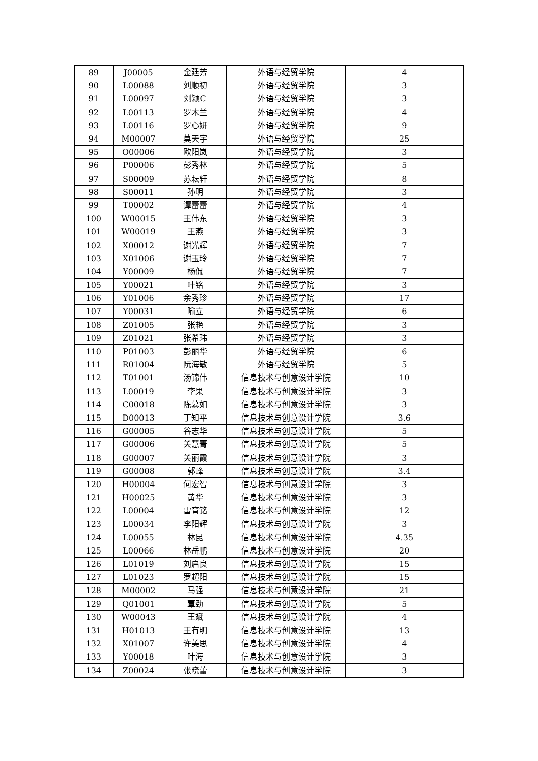| 89 | J00005 | 金廷芳 | 外语与经贸学院 | 4 |
| 90 | L00088 | 刘顺初 | 外语与经贸学院 | 3 |
| 91 | L00097 | 刘颖C | 外语与经贸学院 | 3 |
| 92 | L00113 | 罗木兰 | 外语与经贸学院 | 4 |
| 93 | L00116 | 罗心妍 | 外语与经贸学院 | 9 |
| 94 | M00007 | 莫天宇 | 外语与经贸学院 | 25 |
| 95 | O00006 | 欧阳岚 | 外语与经贸学院 | 3 |
| 96 | P00006 | 彭秀林 | 外语与经贸学院 | 5 |
| 97 | S00009 | 苏耘轩 | 外语与经贸学院 | 8 |
| 98 | S00011 | 孙明 | 外语与经贸学院 | 3 |
| 99 | T00002 | 谭蕾蕾 | 外语与经贸学院 | 4 |
| 100 | W00015 | 王伟东 | 外语与经贸学院 | 3 |
| 101 | W00019 | 王燕 | 外语与经贸学院 | 3 |
| 102 | X00012 | 谢光辉 | 外语与经贸学院 | 7 |
| 103 | X01006 | 谢玉玲 | 外语与经贸学院 | 7 |
| 104 | Y00009 | 杨侃 | 外语与经贸学院 | 7 |
| 105 | Y00021 | 叶铭 | 外语与经贸学院 | 3 |
| 106 | Y01006 | 余秀珍 | 外语与经贸学院 | 17 |
| 107 | Y00031 | 喻立 | 外语与经贸学院 | 6 |
| 108 | Z01005 | 张艳 | 外语与经贸学院 | 3 |
| 109 | Z01021 | 张希玮 | 外语与经贸学院 | 3 |
| 110 | P01003 | 彭丽华 | 外语与经贸学院 | 6 |
| 111 | R01004 | 阮海敏 | 外语与经贸学院 | 5 |
| 112 | T01001 | 汤锦伟 | 信息技术与创意设计学院 | 10 |
| 113 | L00019 | 李果 | 信息技术与创意设计学院 | 3 |
| 114 | C00018 | 陈慕如 | 信息技术与创意设计学院 | 3 |
| 115 | D00013 | 丁知平 | 信息技术与创意设计学院 | 3.6 |
| 116 | G00005 | 谷志华 | 信息技术与创意设计学院 | 5 |
| 117 | G00006 | 关慧菁 | 信息技术与创意设计学院 | 5 |
| 118 | G00007 | 关丽霞 | 信息技术与创意设计学院 | 3 |
| 119 | G00008 | 郭峰 | 信息技术与创意设计学院 | 3.4 |
| 120 | H00004 | 何宏智 | 信息技术与创意设计学院 | 3 |
| 121 | H00025 | 黄华 | 信息技术与创意设计学院 | 3 |
| 122 | L00004 | 雷育铭 | 信息技术与创意设计学院 | 12 |
| 123 | L00034 | 李阳辉 | 信息技术与创意设计学院 | 3 |
| 124 | L00055 | 林昆 | 信息技术与创意设计学院 | 4.35 |
| 125 | L00066 | 林岳鹏 | 信息技术与创意设计学院 | 20 |
| 126 | L01019 | 刘启良 | 信息技术与创意设计学院 | 15 |
| 127 | L01023 | 罗超阳 | 信息技术与创意设计学院 | 15 |
| 128 | M00002 | 马强 | 信息技术与创意设计学院 | 21 |
| 129 | Q01001 | 覃劲 | 信息技术与创意设计学院 | 5 |
| 130 | W00043 | 王斌 | 信息技术与创意设计学院 | 4 |
| 131 | H01013 | 王有明 | 信息技术与创意设计学院 | 13 |
| 132 | X01007 | 许美思 | 信息技术与创意设计学院 | 4 |
| 133 | Y00018 | 叶海 | 信息技术与创意设计学院 | 3 |
| 134 | Z00024 | 张晓蕾 | 信息技术与创意设计学院 | 3 |